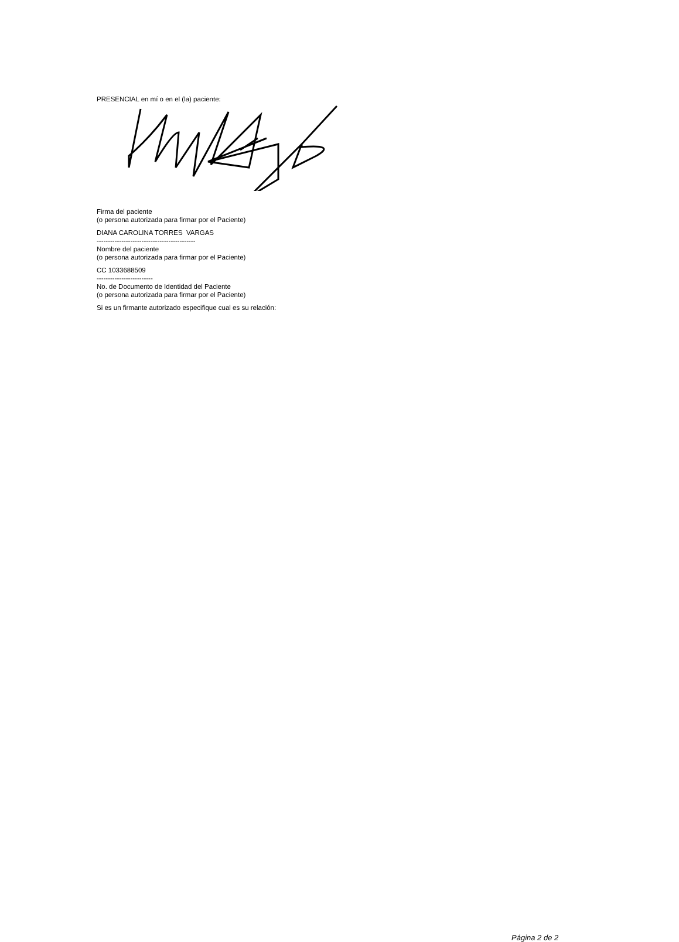PRESENCIAL en mí o en el (la) paciente:
Firma del paciente
(o persona autorizada para firmar por el Paciente)
DIANA CAROLINA TORRES VARGAS
--------------------------------------------
Nombre del paciente
(o persona autorizada para firmar por el Paciente)
CC 1033688509
-------------------------
No. de Documento de Identidad del Paciente
(o persona autorizada para firmar por el Paciente)
Si es un firmante autorizado especifique cual es su relación:
Página 2 de 2